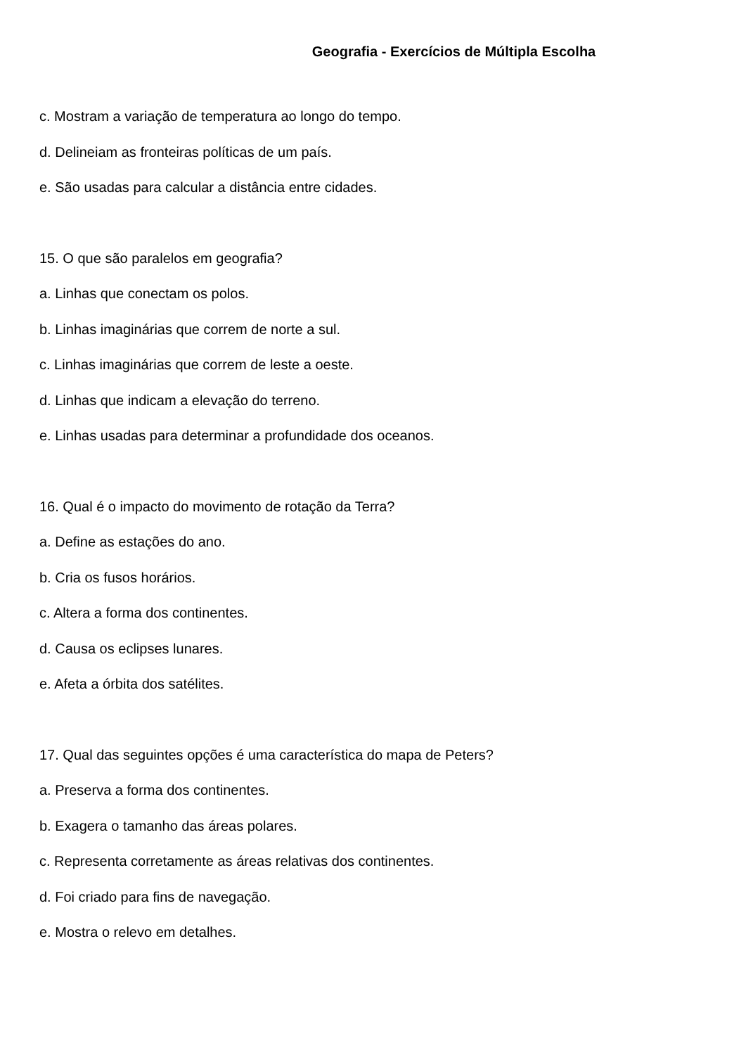Geografia - Exercícios de Múltipla Escolha
c. Mostram a variação de temperatura ao longo do tempo.
d. Delineiam as fronteiras políticas de um país.
e. São usadas para calcular a distância entre cidades.
15. O que são paralelos em geografia?
a. Linhas que conectam os polos.
b. Linhas imaginárias que correm de norte a sul.
c. Linhas imaginárias que correm de leste a oeste.
d. Linhas que indicam a elevação do terreno.
e. Linhas usadas para determinar a profundidade dos oceanos.
16. Qual é o impacto do movimento de rotação da Terra?
a. Define as estações do ano.
b. Cria os fusos horários.
c. Altera a forma dos continentes.
d. Causa os eclipses lunares.
e. Afeta a órbita dos satélites.
17. Qual das seguintes opções é uma característica do mapa de Peters?
a. Preserva a forma dos continentes.
b. Exagera o tamanho das áreas polares.
c. Representa corretamente as áreas relativas dos continentes.
d. Foi criado para fins de navegação.
e. Mostra o relevo em detalhes.